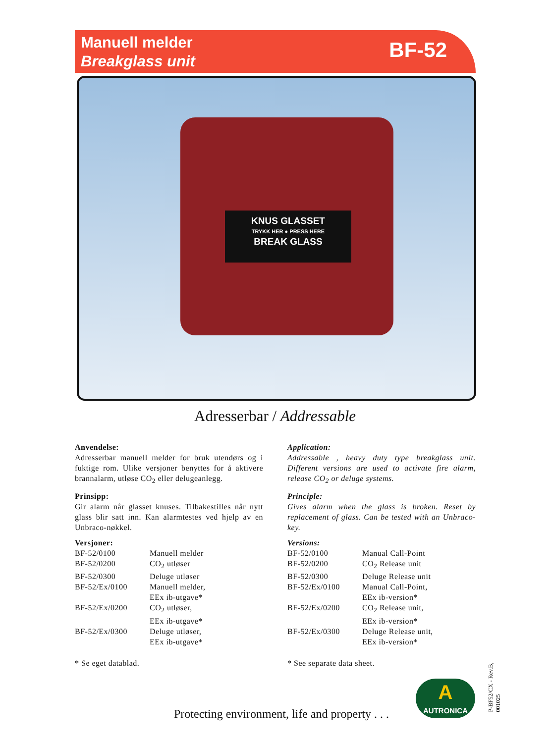Manuell melder
Breakglass unit
BF-52
KNUS GLASSET
TRYKK HER ● PRESS HERE
BREAK GLASS
Adresserbar / Addressable
Anvendelse:
Adresserbar manuell melder for bruk utendørs og i fuktige rom. Ulike versjoner benyttes for å aktivere brannalarm, utløse CO<sub>2</sub> eller delugeanlegg.
Prinsipp:
Gir alarm når glasset knuses. Tilbakestilles når nytt glass blir satt inn. Kan alarmtestes ved hjelp av en Unbraco-nøkkel.
Versjoner:
| BF-52/0100 | Manuell melder |
| BF-52/0200 | CO<sub>2</sub> utløser |
| BF-52/0300 | Deluge utløser |
| BF-52/Ex/0100 | Manuell melder, EEx ib-utgave* |
| BF-52/Ex/0200 | CO<sub>2</sub> utløser, EEx ib-utgave* |
| BF-52/Ex/0300 | Deluge utløser, EEx ib-utgave* |
* Se eget datablad.
Application:
Addressable , heavy duty type breakglass unit. Different versions are used to activate fire alarm, release CO<sub>2</sub> or deluge systems.
Principle:
Gives alarm when the glass is broken. Reset by replacement of glass. Can be tested with an Unbraco-key.
Versions:
| BF-52/0100 | Manual Call-Point |
| BF-52/0200 | CO<sub>2</sub> Release unit |
| BF-52/0300 | Deluge Release unit |
| BF-52/Ex/0100 | Manual Call-Point, EEx ib-version* |
| BF-52/Ex/0200 | CO<sub>2</sub> Release unit, EEx ib-version* |
| BF-52/Ex/0300 | Deluge Release unit, EEx ib-version* |
* See separate data sheet.
Protecting environment, life and property . . .
A
AUTRONICA
P-BF52/CX - Rev.B, 001025